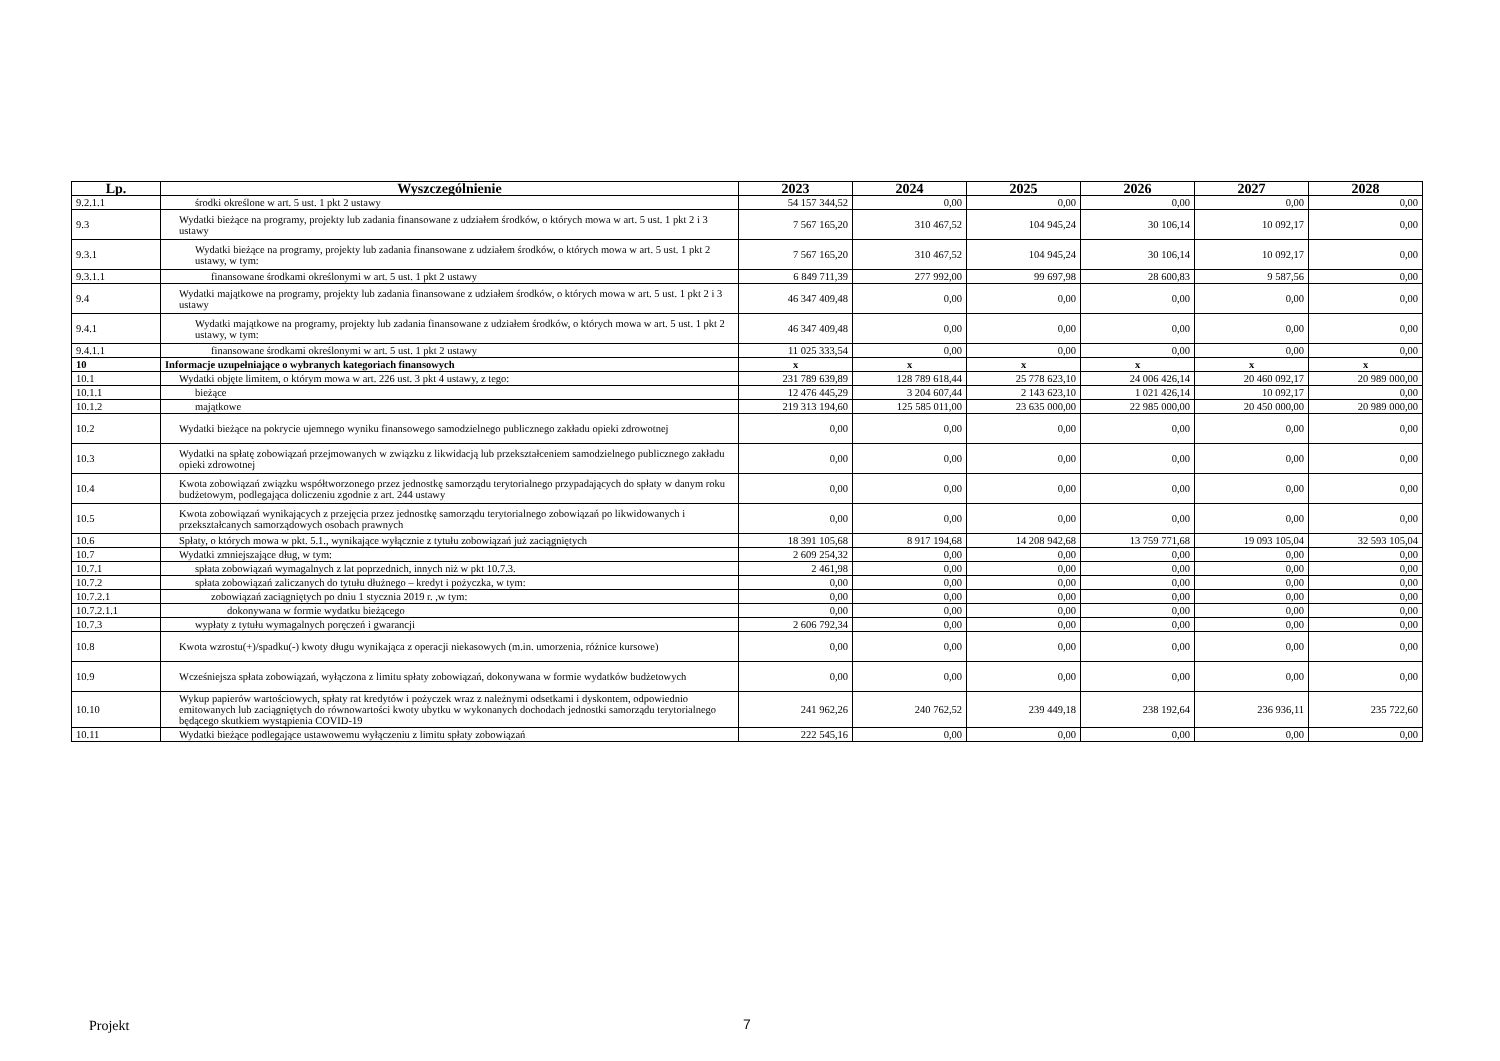| Lp. | Wyszczególnienie | 2023 | 2024 | 2025 | 2026 | 2027 | 2028 |
| --- | --- | --- | --- | --- | --- | --- | --- |
| 9.2.1.1 | środki określone w art. 5 ust. 1 pkt 2 ustawy | 54 157 344,52 | 0,00 | 0,00 | 0,00 | 0,00 | 0,00 |
| 9.3 | Wydatki bieżące na programy, projekty lub zadania finansowane z udziałem środków, o których mowa w art. 5 ust. 1 pkt 2 i 3 ustawy | 7 567 165,20 | 310 467,52 | 104 945,24 | 30 106,14 | 10 092,17 | 0,00 |
| 9.3.1 | Wydatki bieżące na programy, projekty lub zadania finansowane z udziałem środków, o których mowa w art. 5 ust. 1 pkt 2 ustawy, w tym: | 7 567 165,20 | 310 467,52 | 104 945,24 | 30 106,14 | 10 092,17 | 0,00 |
| 9.3.1.1 | finansowane środkami określonymi w art. 5 ust. 1 pkt 2 ustawy | 6 849 711,39 | 277 992,00 | 99 697,98 | 28 600,83 | 9 587,56 | 0,00 |
| 9.4 | Wydatki majątkowe na programy, projekty lub zadania finansowane z udziałem środków, o których mowa w art. 5 ust. 1 pkt 2 i 3 ustawy | 46 347 409,48 | 0,00 | 0,00 | 0,00 | 0,00 | 0,00 |
| 9.4.1 | Wydatki majątkowe na programy, projekty lub zadania finansowane z udziałem środków, o których mowa w art. 5 ust. 1 pkt 2 ustawy, w tym: | 46 347 409,48 | 0,00 | 0,00 | 0,00 | 0,00 | 0,00 |
| 9.4.1.1 | finansowane środkami określonymi w art. 5 ust. 1 pkt 2 ustawy | 11 025 333,54 | 0,00 | 0,00 | 0,00 | 0,00 | 0,00 |
| 10 | Informacje uzupełniające o wybranych kategoriach finansowych | x | x | x | x | x | x |
| 10.1 | Wydatki objęte limitem, o którym mowa w art. 226 ust. 3 pkt 4 ustawy, z tego: | 231 789 639,89 | 128 789 618,44 | 25 778 623,10 | 24 006 426,14 | 20 460 092,17 | 20 989 000,00 |
| 10.1.1 | bieżące | 12 476 445,29 | 3 204 607,44 | 2 143 623,10 | 1 021 426,14 | 10 092,17 | 0,00 |
| 10.1.2 | majątkowe | 219 313 194,60 | 125 585 011,00 | 23 635 000,00 | 22 985 000,00 | 20 450 000,00 | 20 989 000,00 |
| 10.2 | Wydatki bieżące na pokrycie ujemnego wyniku finansowego samodzielnego publicznego zakładu opieki zdrowotnej | 0,00 | 0,00 | 0,00 | 0,00 | 0,00 | 0,00 |
| 10.3 | Wydatki na spłatę zobowiązań przejmowanych w związku z likwidacją lub przekształceniem samodzielnego publicznego zakładu opieki zdrowotnej | 0,00 | 0,00 | 0,00 | 0,00 | 0,00 | 0,00 |
| 10.4 | Kwota zobowiązań związku współtworzonego przez jednostkę samorządu terytorialnego przypadających do spłaty w danym roku budżetowym, podlegająca doliczeniu zgodnie z art. 244 ustawy | 0,00 | 0,00 | 0,00 | 0,00 | 0,00 | 0,00 |
| 10.5 | Kwota zobowiązań wynikających z przejęcia przez jednostkę samorządu terytorialnego zobowiązań po likwidowanych i przekształcanych samorządowych osobach prawnych | 0,00 | 0,00 | 0,00 | 0,00 | 0,00 | 0,00 |
| 10.6 | Spłaty, o których mowa w pkt. 5.1., wynikające wyłącznie z tytułu zobowiązań już zaciągniętych | 18 391 105,68 | 8 917 194,68 | 14 208 942,68 | 13 759 771,68 | 19 093 105,04 | 32 593 105,04 |
| 10.7 | Wydatki zmniejszające dług, w tym: | 2 609 254,32 | 0,00 | 0,00 | 0,00 | 0,00 | 0,00 |
| 10.7.1 | spłata zobowiązań wymagalnych z lat poprzednich, innych niż w pkt 10.7.3. | 2 461,98 | 0,00 | 0,00 | 0,00 | 0,00 | 0,00 |
| 10.7.2 | spłata zobowiązań zaliczanych do tytułu dłużnego – kredyt i pożyczka, w tym: | 0,00 | 0,00 | 0,00 | 0,00 | 0,00 | 0,00 |
| 10.7.2.1 | zobowiązań zaciągniętych po dniu 1 stycznia 2019 r. ,w tym: | 0,00 | 0,00 | 0,00 | 0,00 | 0,00 | 0,00 |
| 10.7.2.1.1 | dokonywana w formie wydatku bieżącego | 0,00 | 0,00 | 0,00 | 0,00 | 0,00 | 0,00 |
| 10.7.3 | wypłaty z tytułu wymagalnych poręczeń i gwarancji | 2 606 792,34 | 0,00 | 0,00 | 0,00 | 0,00 | 0,00 |
| 10.8 | Kwota wzrostu(+)/spadku(-) kwoty długu wynikająca z operacji niekasowych (m.in. umorzenia, różnice kursowe) | 0,00 | 0,00 | 0,00 | 0,00 | 0,00 | 0,00 |
| 10.9 | Wcześniejsza spłata zobowiązań, wyłączona z limitu spłaty zobowiązań, dokonywana w formie wydatków budżetowych | 0,00 | 0,00 | 0,00 | 0,00 | 0,00 | 0,00 |
| 10.10 | Wykup papierów wartościowych, spłaty rat kredytów i pożyczek wraz z należnymi odsetkami i dyskontem, odpowiednio emitowanych lub zaciągniętych do równowartości kwoty ubytku w wykonanych dochodach jednostki samorządu terytorialnego będącego skutkiem wystąpienia COVID-19 | 241 962,26 | 240 762,52 | 239 449,18 | 238 192,64 | 236 936,11 | 235 722,60 |
| 10.11 | Wydatki bieżące podlegające ustawowemu wyłączeniu z limitu spłaty zobowiązań | 222 545,16 | 0,00 | 0,00 | 0,00 | 0,00 | 0,00 |
Projekt 7